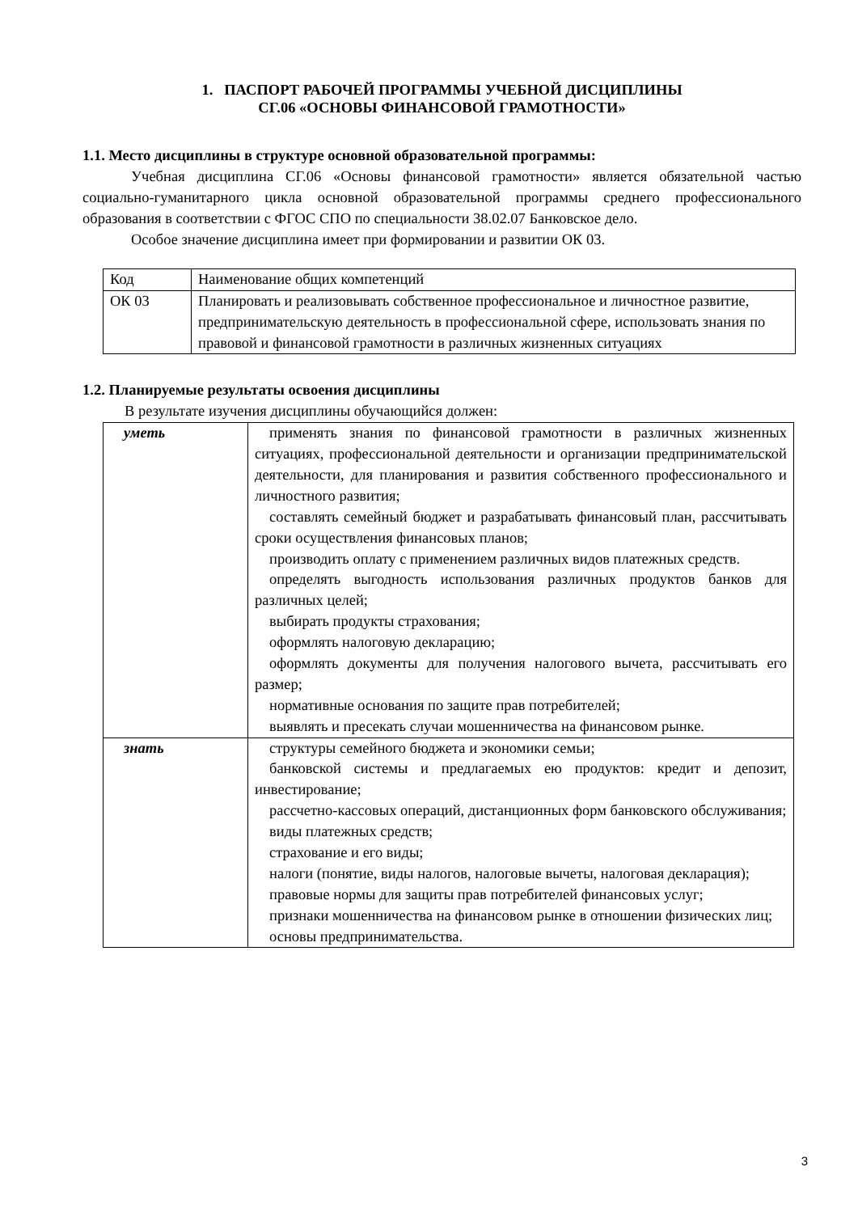1. ПАСПОРТ РАБОЧЕЙ ПРОГРАММЫ УЧЕБНОЙ ДИСЦИПЛИНЫ
СГ.06 «ОСНОВЫ ФИНАНСОВОЙ ГРАМОТНОСТИ»
1.1. Место дисциплины в структуре основной образовательной программы:
Учебная дисциплина СГ.06 «Основы финансовой грамотности» является обязательной частью социально-гуманитарного цикла основной образовательной программы среднего профессионального образования в соответствии с ФГОС СПО по специальности 38.02.07 Банковское дело.
Особое значение дисциплина имеет при формировании и развитии ОК 03.
| Код | Наименование общих компетенций |
| ОК 03 | Планировать и реализовывать собственное профессиональное и личностное развитие, предпринимательскую деятельность в профессиональной сфере, использовать знания по правовой и финансовой грамотности в различных жизненных ситуациях |
1.2. Планируемые результаты освоения дисциплины
В результате изучения дисциплины обучающийся должен:
| уметь | применять знания по финансовой грамотности в различных жизненных ситуациях, профессиональной деятельности и организации предпринимательской деятельности, для планирования и развития собственного профессионального и личностного развития; составлять семейный бюджет и разрабатывать финансовый план, рассчитывать сроки осуществления финансовых планов; производить оплату с применением различных видов платежных средств. определять выгодность использования различных продуктов банков для различных целей; выбирать продукты страхования; оформлять налоговую декларацию; оформлять документы для получения налогового вычета, рассчитывать его размер; нормативные основания по защите прав потребителей; выявлять и пресекать случаи мошенничества на финансовом рынке. |
| знать | структуры семейного бюджета и экономики семьи; банковской системы и предлагаемых ею продуктов: кредит и депозит, инвестирование; рассчетно-кассовых операций, дистанционных форм банковского обслуживания; виды платежных средств; страхование и его виды; налоги (понятие, виды налогов, налоговые вычеты, налоговая декларация); правовые нормы для защиты прав потребителей финансовых услуг; признаки мошенничества на финансовом рынке в отношении физических лиц; основы предпринимательства. |
3